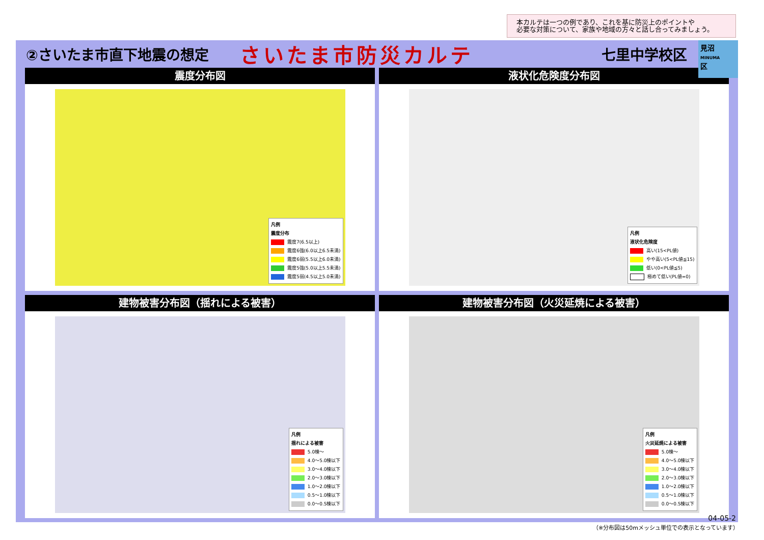本カルテは一つの例であり、これを基に防災上のポイントや
必要な対策について、家族や地域の方々と話し合ってみましょう。
見沼
MINUMA
区
②さいたま市直下地震の想定
さいたま市防災カルテ
七里中学校区
震度分布図
凡例
震度分布
震度7(6.5以上)
震度6強(6.0以上6.5未満)
震度6弱(5.5以上6.0未満)
震度5強(5.0以上5.5未満)
震度5弱(4.5以上5.0未満)
液状化危険度分布図
凡例
液状化危険度
高い(15<PL値)
やや高い(5<PL値≦15)
低い(0<PL値≦5)
極めて低い(PL値=0)
建物被害分布図（揺れによる被害）
凡例
揺れによる被害
5.0棟～
4.0～5.0棟以下
3.0～4.0棟以下
2.0～3.0棟以下
1.0～2.0棟以下
0.5～1.0棟以下
0.0～0.5棟以下
建物被害分布図（火災延焼による被害）
凡例
火災延焼による被害
5.0棟～
4.0～5.0棟以下
3.0～4.0棟以下
2.0～3.0棟以下
1.0～2.0棟以下
0.5～1.0棟以下
0.0～0.5棟以下
04-05-2
（※分布図は50mメッシュ単位での表示となっています）